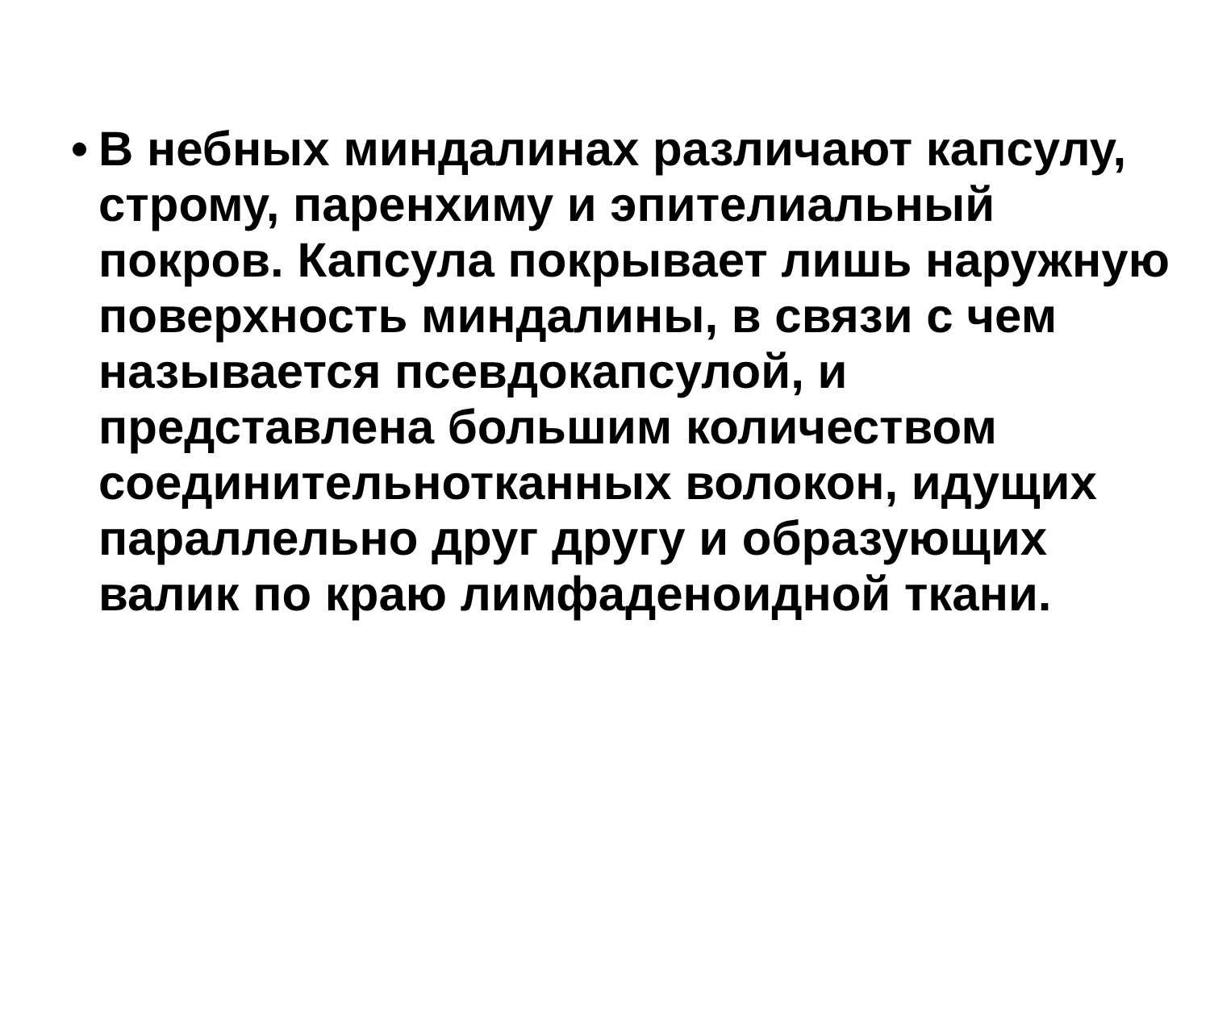• В небных миндалинах различают капсулу, строму, паренхиму и эпителиальный покров. Капсула покрывает лишь наружную поверхность миндалины, в связи с чем называется псевдокапсулой, и представлена большим количеством соединительнотканных волокон, идущих параллельно друг другу и образующих валик по краю лимфаденоидной ткани.